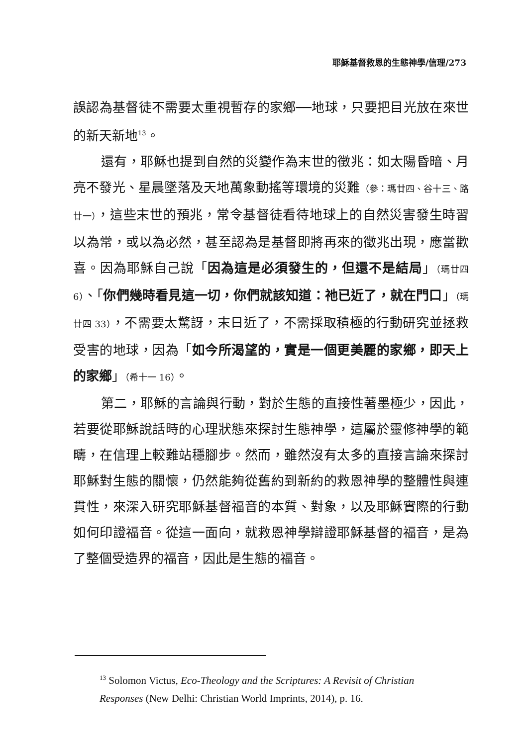耶穌基督救恩的生態神學/信理/273
誤認為基督徒不需要太重視暫存的家鄉──地球，只要把目光放在來世的新天新地<sup>13</sup>。
還有，耶穌也提到自然的災變作為末世的徵兆：如太陽昏暗、月亮不發光、星晨墜落及天地萬象動搖等環境的災難（參：瑪廿四、谷十三、路廿一），這些末世的預兆，常令基督徒看待地球上的自然災害發生時習以為常，或以為必然，甚至認為是基督即將再來的徵兆出現，應當歡喜。因為耶穌自己說「因為這是必須發生的，但還不是結局」（瑪廿四 6）、「你們幾時看見這一切，你們就該知道：祂已近了，就在門口」（瑪廿四 33），不需要太驚訝，末日近了，不需採取積極的行動研究並拯救受害的地球，因為「如今所渴望的，實是一個更美麗的家鄉，即天上的家鄉」（希十一 16）。
第二，耶穌的言論與行動，對於生態的直接性著墨極少，因此，若要從耶穌說話時的心理狀態來探討生態神學，這屬於靈修神學的範疇，在信理上較難站穩腳步。然而，雖然沒有太多的直接言論來探討耶穌對生態的關懷，仍然能夠從舊約到新約的救恩神學的整體性與連貫性，來深入研究耶穌基督福音的本質、對象，以及耶穌實際的行動如何印證福音。從這一面向，就救恩神學辯證耶穌基督的福音，是為了整個受造界的福音，因此是生態的福音。
<sup>13</sup> Solomon Victus, Eco-Theology and the Scriptures: A Revisit of Christian Responses (New Delhi: Christian World Imprints, 2014), p. 16.